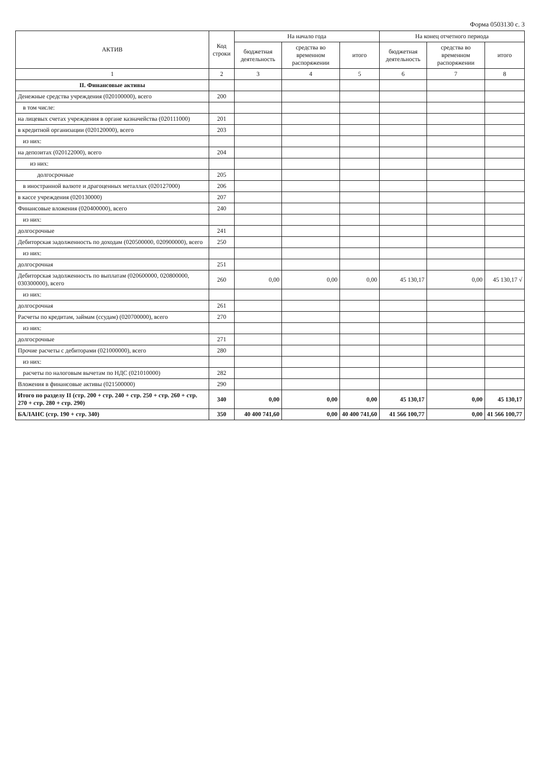Форма 0503130 с. 3
| АКТИВ | Код строки | На начало года | | | На конец отчетного периода | | |
| --- | --- | --- | --- | --- | --- | --- | --- |
| | | бюджетная деятельность | средства во временном распоряжении | итого | бюджетная деятельность | средства во временном распоряжении | итого |
| 1 | 2 | 3 | 4 | 5 | 6 | 7 | 8 |
| II. Финансовые активы | | | | | | | |
| Денежные средства учреждения (020100000), всего | 200 | | | | | | |
| в том числе: | | | | | | | |
| на лицевых счетах учреждения в органе казначейства (020111000) | 201 | | | | | | |
| в кредитной организации (020120000), всего | 203 | | | | | | |
| из них: | | | | | | | |
| на депозитах (020122000), всего | 204 | | | | | | |
| из них: | | | | | | | |
| долгосрочные | 205 | | | | | | |
| в иностранной валюте и драгоценных металлах (020127000) | 206 | | | | | | |
| в кассе учреждения (020130000) | 207 | | | | | | |
| Финансовые вложения (020400000), всего | 240 | | | | | | |
| из них: | | | | | | | |
| долгосрочные | 241 | | | | | | |
| Дебиторская задолженность по доходам (020500000, 020900000), всего | 250 | | | | | | |
| из них: | | | | | | | |
| долгосрочная | 251 | | | | | | |
| Дебиторская задолженность по выплатам (020600000, 020800000, 030300000), всего | 260 | 0,00 | 0,00 | 0,00 | 45 130,17 | 0,00 | 45 130,17 √ |
| из них: | | | | | | | |
| долгосрочная | 261 | | | | | | |
| Расчеты по кредитам, займам (ссудам) (020700000), всего | 270 | | | | | | |
| из них: | | | | | | | |
| долгосрочные | 271 | | | | | | |
| Прочие расчеты с дебиторами (021000000), всего | 280 | | | | | | |
| из них: | | | | | | | |
| расчеты по налоговым вычетам по НДС (021010000) | 282 | | | | | | |
| Вложения в финансовые активы (021500000) | 290 | | | | | | |
| Итого по разделу II (стр. 200 + стр. 240 + стр. 250 + стр. 260 + стр. 270 + стр. 280 + стр. 290) | 340 | 0,00 | 0,00 | 0,00 | 45 130,17 | 0,00 | 45 130,17 |
| БАЛАНС (стр. 190 + стр. 340) | 350 | 40 400 741,60 | 0,00 | 40 400 741,60 | 41 566 100,77 | 0,00 | 41 566 100,77 |